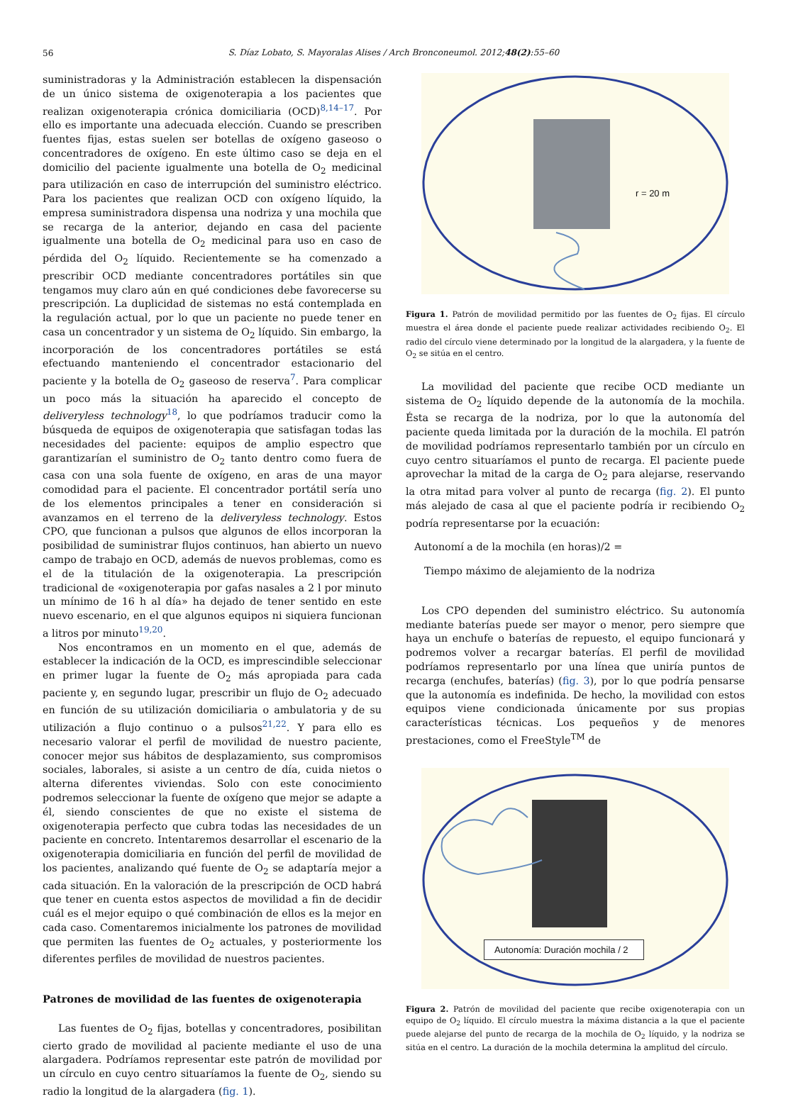56
S. Díaz Lobato, S. Mayoralas Alises / Arch Bronconeumol. 2012;48(2):55–60
suministradoras y la Administración establecen la dispensación de un único sistema de oxigenoterapia a los pacientes que realizan oxigenoterapia crónica domiciliaria (OCD)<sup>8,14–17</sup>. Por ello es importante una adecuada elección. Cuando se prescriben fuentes fijas, estas suelen ser botellas de oxígeno gaseoso o concentradores de oxígeno. En este último caso se deja en el domicilio del paciente igualmente una botella de O<sub>2</sub> medicinal para utilización en caso de interrupción del suministro eléctrico. Para los pacientes que realizan OCD con oxígeno líquido, la empresa suministradora dispensa una nodriza y una mochila que se recarga de la anterior, dejando en casa del paciente igualmente una botella de O<sub>2</sub> medicinal para uso en caso de pérdida del O<sub>2</sub> líquido. Recientemente se ha comenzado a prescribir OCD mediante concentradores portátiles sin que tengamos muy claro aún en qué condiciones debe favorecerse su prescripción. La duplicidad de sistemas no está contemplada en la regulación actual, por lo que un paciente no puede tener en casa un concentrador y un sistema de O<sub>2</sub> líquido. Sin embargo, la incorporación de los concentradores portátiles se está efectuando manteniendo el concentrador estacionario del paciente y la botella de O<sub>2</sub> gaseoso de reserva<sup>7</sup>. Para complicar un poco más la situación ha aparecido el concepto de deliveryless technology<sup>18</sup>, lo que podríamos traducir como la búsqueda de equipos de oxigenoterapia que satisfagan todas las necesidades del paciente: equipos de amplio espectro que garantizarían el suministro de O<sub>2</sub> tanto dentro como fuera de casa con una sola fuente de oxígeno, en aras de una mayor comodidad para el paciente. El concentrador portátil sería uno de los elementos principales a tener en consideración si avanzamos en el terreno de la deliveryless technology. Estos CPO, que funcionan a pulsos que algunos de ellos incorporan la posibilidad de suministrar flujos continuos, han abierto un nuevo campo de trabajo en OCD, además de nuevos problemas, como es el de la titulación de la oxigenoterapia. La prescripción tradicional de «oxigenoterapia por gafas nasales a 2 l por minuto un mínimo de 16 h al día» ha dejado de tener sentido en este nuevo escenario, en el que algunos equipos ni siquiera funcionan a litros por minuto<sup>19,20</sup>.
Nos encontramos en un momento en el que, además de establecer la indicación de la OCD, es imprescindible seleccionar en primer lugar la fuente de O<sub>2</sub> más apropiada para cada paciente y, en segundo lugar, prescribir un flujo de O<sub>2</sub> adecuado en función de su utilización domiciliaria o ambulatoria y de su utilización a flujo continuo o a pulsos<sup>21,22</sup>. Y para ello es necesario valorar el perfil de movilidad de nuestro paciente, conocer mejor sus hábitos de desplazamiento, sus compromisos sociales, laborales, si asiste a un centro de día, cuida nietos o alterna diferentes viviendas. Solo con este conocimiento podremos seleccionar la fuente de oxígeno que mejor se adapte a él, siendo conscientes de que no existe el sistema de oxigenoterapia perfecto que cubra todas las necesidades de un paciente en concreto. Intentaremos desarrollar el escenario de la oxigenoterapia domiciliaria en función del perfil de movilidad de los pacientes, analizando qué fuente de O<sub>2</sub> se adaptaría mejor a cada situación. En la valoración de la prescripción de OCD habrá que tener en cuenta estos aspectos de movilidad a fin de decidir cuál es el mejor equipo o qué combinación de ellos es la mejor en cada caso. Comentaremos inicialmente los patrones de movilidad que permiten las fuentes de O<sub>2</sub> actuales, y posteriormente los diferentes perfiles de movilidad de nuestros pacientes.
Patrones de movilidad de las fuentes de oxigenoterapia
Las fuentes de O<sub>2</sub> fijas, botellas y concentradores, posibilitan cierto grado de movilidad al paciente mediante el uso de una alargadera. Podríamos representar este patrón de movilidad por un círculo en cuyo centro situaríamos la fuente de O<sub>2</sub>, siendo su radio la longitud de la alargadera (fig. 1).
r = 20 m
Figura 1. Patrón de movilidad permitido por las fuentes de O<sub>2</sub> fijas. El círculo muestra el área donde el paciente puede realizar actividades recibiendo O<sub>2</sub>. El radio del círculo viene determinado por la longitud de la alargadera, y la fuente de O<sub>2</sub> se sitúa en el centro.
La movilidad del paciente que recibe OCD mediante un sistema de O<sub>2</sub> líquido depende de la autonomía de la mochila. Ésta se recarga de la nodriza, por lo que la autonomía del paciente queda limitada por la duración de la mochila. El patrón de movilidad podríamos representarlo también por un círculo en cuyo centro situaríamos el punto de recarga. El paciente puede aprovechar la mitad de la carga de O<sub>2</sub> para alejarse, reservando la otra mitad para volver al punto de recarga (fig. 2). El punto más alejado de casa al que el paciente podría ir recibiendo O<sub>2</sub> podría representarse por la ecuación:
Autonomí a de la mochila (en horas)/2 =
Tiempo máximo de alejamiento de la nodriza
Los CPO dependen del suministro eléctrico. Su autonomía mediante baterías puede ser mayor o menor, pero siempre que haya un enchufe o baterías de repuesto, el equipo funcionará y podremos volver a recargar baterías. El perfil de movilidad podríamos representarlo por una línea que uniría puntos de recarga (enchufes, baterías) (fig. 3), por lo que podría pensarse que la autonomía es indefinida. De hecho, la movilidad con estos equipos viene condicionada únicamente por sus propias características técnicas. Los pequeños y de menores prestaciones, como el FreeStyle<sup>TM</sup> de
Autonomía: Duración mochila / 2
Figura 2. Patrón de movilidad del paciente que recibe oxigenoterapia con un equipo de O<sub>2</sub> líquido. El círculo muestra la máxima distancia a la que el paciente puede alejarse del punto de recarga de la mochila de O<sub>2</sub> líquido, y la nodriza se sitúa en el centro. La duración de la mochila determina la amplitud del círculo.